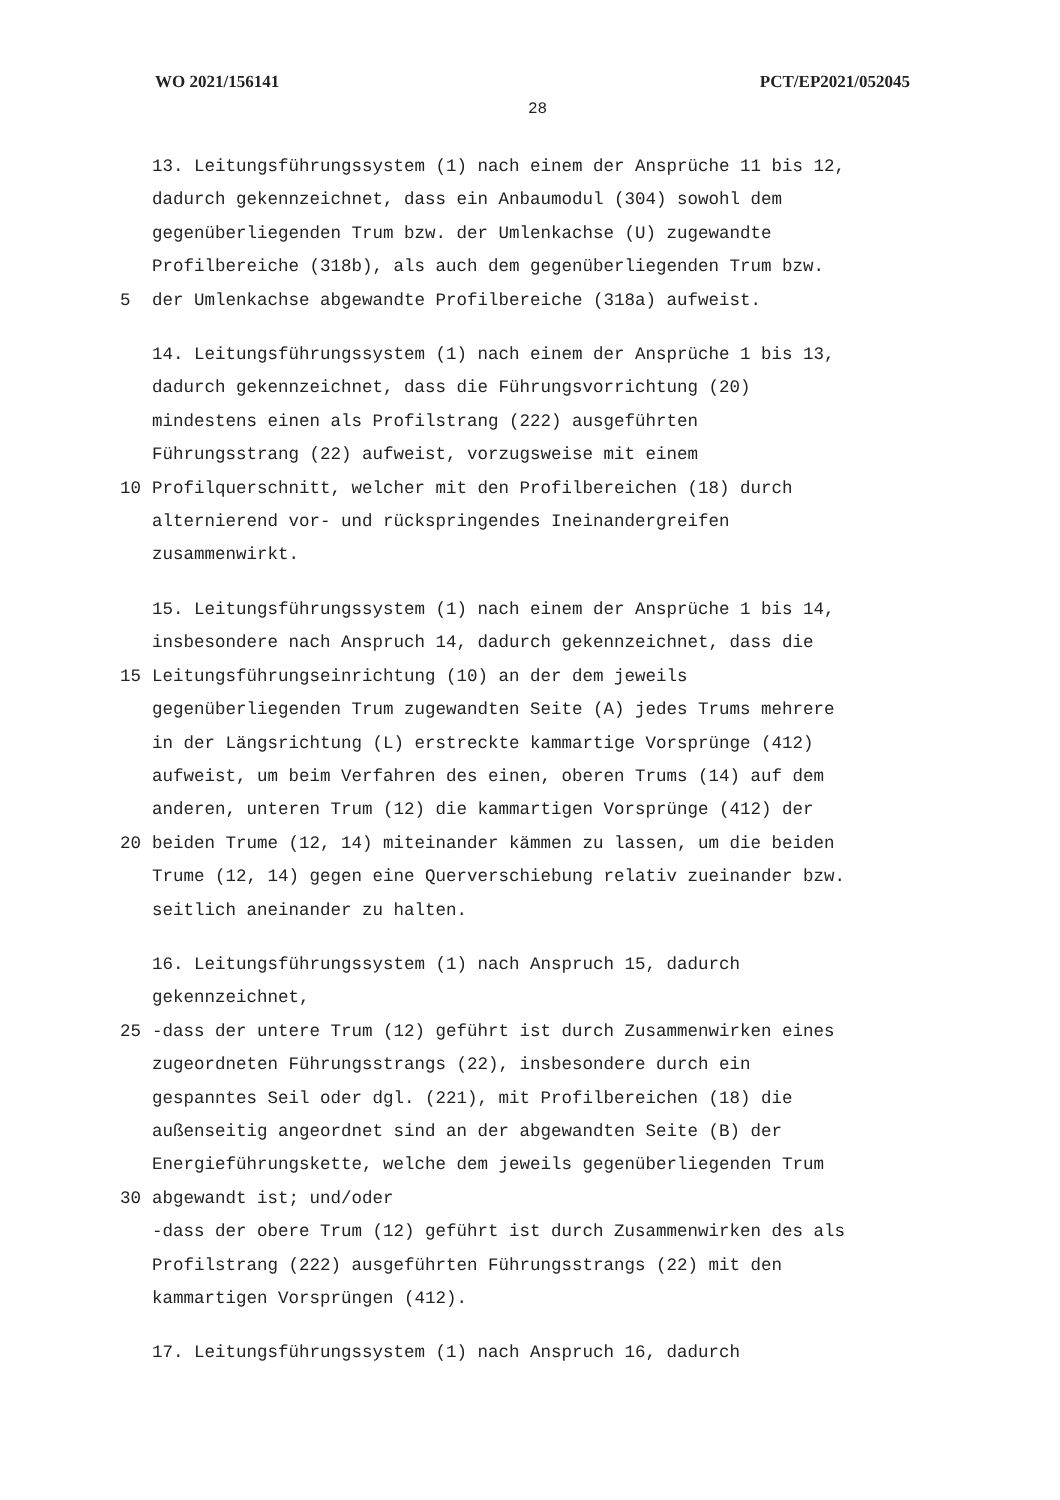WO 2021/156141 PCT/EP2021/052045
28
13. Leitungsführungssystem (1) nach einem der Ansprüche 11 bis 12,
dadurch gekennzeichnet, dass ein Anbaumodul (304) sowohl dem
gegenüberliegenden Trum bzw. der Umlenkachse (U) zugewandte
Profilbereiche (318b), als auch dem gegenüberliegenden Trum bzw.
5 der Umlenkachse abgewandte Profilbereiche (318a) aufweist.
14. Leitungsführungssystem (1) nach einem der Ansprüche 1 bis 13,
dadurch gekennzeichnet, dass die Führungsvorrichtung (20)
mindestens einen als Profilstrang (222) ausgeführten
Führungsstrang (22) aufweist, vorzugsweise mit einem
10 Profilquerschnitt, welcher mit den Profilbereichen (18) durch
alternierend vor- und rückspringendes Ineinandergreifen
zusammenwirkt.
15. Leitungsführungssystem (1) nach einem der Ansprüche 1 bis 14,
insbesondere nach Anspruch 14, dadurch gekennzeichnet, dass die
15 Leitungsführungseinrichtung (10) an der dem jeweils
gegenüberliegenden Trum zugewandten Seite (A) jedes Trums mehrere
in der Längsrichtung (L) erstreckte kammartige Vorsprünge (412)
aufweist, um beim Verfahren des einen, oberen Trums (14) auf dem
anderen, unteren Trum (12) die kammartigen Vorsprünge (412) der
20 beiden Trume (12, 14) miteinander kämmen zu lassen, um die beiden
Trume (12, 14) gegen eine Querverschiebung relativ zueinander bzw.
seitlich aneinander zu halten.
16. Leitungsführungssystem (1) nach Anspruch 15, dadurch
gekennzeichnet,
25 -dass der untere Trum (12) geführt ist durch Zusammenwirken eines
zugeordneten Führungsstrangs (22), insbesondere durch ein
gespanntes Seil oder dgl. (221), mit Profilbereichen (18) die
außenseitig angeordnet sind an der abgewandten Seite (B) der
Energieführungskette, welche dem jeweils gegenüberliegenden Trum
30 abgewandt ist; und/oder
-dass der obere Trum (12) geführt ist durch Zusammenwirken des als
Profilstrang (222) ausgeführten Führungsstrangs (22) mit den
kammartigen Vorsprüngen (412).
17. Leitungsführungssystem (1) nach Anspruch 16, dadurch